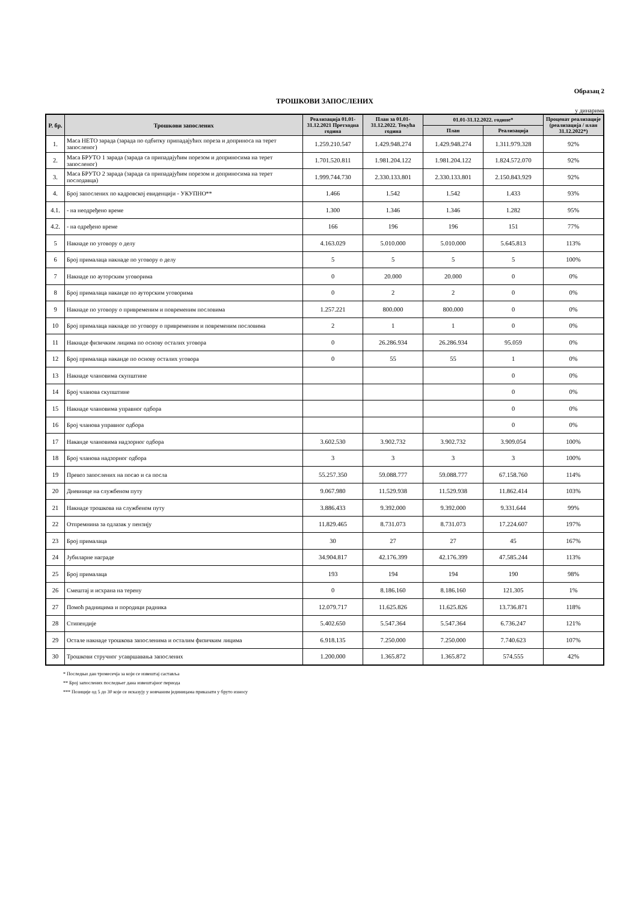Образац 2
ТРОШКОВИ ЗАПОСЛЕНИХ
у динарима
| Р. бр. | Трошкови запослених | Реализација 01.01-31.12.2021 Претходна година | План за 01.01-31.12.2022. Текућа година | 01.01-31.12.2022. године* | | Проценат реализације (реализација / план 31.12.2022*) |
| --- | --- | --- | --- | --- | --- | --- |
| | | | | План | Реализација | |
| 1. | Маса НЕТО зарада (зарада по одбитку припадајућих пореза и доприноса на терет запосленог) | 1.259.210.547 | 1.429.948.274 | 1.429.948.274 | 1.311.979.328 | 92% |
| 2. | Маса БРУТО 1 зарада (зарада са припадајућим порезом и доприносима на терет запосленог) | 1.701.520.811 | 1.981.204.122 | 1.981.204.122 | 1.824.572.070 | 92% |
| 3. | Маса БРУТО 2 зарада (зарада са припадајућим порезом и доприносима на терет послодавца) | 1.999.744.730 | 2.330.133.801 | 2.330.133.801 | 2.150.843.929 | 92% |
| 4. | Број запослених по кадровској евиденцији - УКУПНО** | 1.466 | 1.542 | 1.542 | 1.433 | 93% |
| 4.1. | - на неодређено време | 1.300 | 1.346 | 1.346 | 1.282 | 95% |
| 4.2. | - на одређено време | 166 | 196 | 196 | 151 | 77% |
| 5 | Накнаде по уговору о делу | 4.163.029 | 5.010.000 | 5.010.000 | 5.645.813 | 113% |
| 6 | Број прималаца накнаде по уговору о делу | 5 | 5 | 5 | 5 | 100% |
| 7 | Накнаде по ауторским уговорима | 0 | 20.000 | 20.000 | 0 | 0% |
| 8 | Број прималаца наканде по ауторским уговорима | 0 | 2 | 2 | 0 | 0% |
| 9 | Накнаде по уговору о привременим и повременим пословима | 1.257.221 | 800.000 | 800.000 | 0 | 0% |
| 10 | Број прималаца накнаде по уговору о привременим и повременим пословима | 2 | 1 | 1 | 0 | 0% |
| 11 | Накнаде физичким лицима по основу осталих уговора | 0 | 26.286.934 | 26.286.934 | 95.059 | 0% |
| 12 | Број прималаца наканде по основу осталих уговора | 0 | 55 | 55 | 1 | 0% |
| 13 | Накнаде члановима скупштине | | | | 0 | 0% |
| 14 | Број чланова скупштине | | | | 0 | 0% |
| 15 | Накнаде члановима управног одбора | | | | 0 | 0% |
| 16 | Број чланова управног одбора | | | | 0 | 0% |
| 17 | Наканде члановима надзорног одбора | 3.602.530 | 3.902.732 | 3.902.732 | 3.909.054 | 100% |
| 18 | Број чланова надзорног одбора | 3 | 3 | 3 | 3 | 100% |
| 19 | Превоз запослених на посао и са посла | 55.257.350 | 59.088.777 | 59.088.777 | 67.158.760 | 114% |
| 20 | Дневнице на службеном путу | 9.067.980 | 11.529.938 | 11.529.938 | 11.862.414 | 103% |
| 21 | Накнаде трошкова на службеном путу | 3.886.433 | 9.392.000 | 9.392.000 | 9.331.644 | 99% |
| 22 | Отпремнина за одлазак у пензију | 11.829.465 | 8.731.073 | 8.731.073 | 17.224.607 | 197% |
| 23 | Број прималаца | 30 | 27 | 27 | 45 | 167% |
| 24 | Јубиларне награде | 34.904.817 | 42.176.399 | 42.176.399 | 47.585.244 | 113% |
| 25 | Број прималаца | 193 | 194 | 194 | 190 | 98% |
| 26 | Смештај и исхрана на терену | 0 | 8.186.160 | 8.186.160 | 121.305 | 1% |
| 27 | Помоћ радницима и породици радника | 12.079.717 | 11.625.826 | 11.625.826 | 13.736.871 | 118% |
| 28 | Стипендије | 5.402.650 | 5.547.364 | 5.547.364 | 6.736.247 | 121% |
| 29 | Остале накнаде трошкова запосленима и осталим физичким лицима | 6.918.135 | 7.250.000 | 7.250.000 | 7.740.623 | 107% |
| 30 | Трошкови стручног усавршавања запослених | 1.200.000 | 1.365.872 | 1.365.872 | 574.555 | 42% |
* Последњи дан тромесечја за који се извештај саставља
** Број запослених последњег дана извештајног периода
*** Позиције од 5 до 30 које се исказују у новчаним јединицама приказати у бруто износу